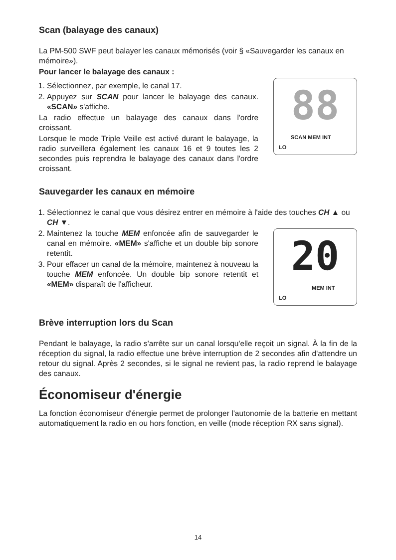Scan (balayage des canaux)
La PM-500 SWF peut balayer les canaux mémorisés (voir § «Sauvegarder les canaux en mémoire»).
Pour lancer le balayage des canaux :
1. Sélectionnez, par exemple, le canal 17.
2. Appuyez sur SCAN pour lancer le balayage des canaux. «SCAN» s'affiche.
La radio effectue un balayage des canaux dans l'ordre croissant.
Lorsque le mode Triple Veille est activé durant le balayage, la radio surveillera également les canaux 16 et 9 toutes les 2 secondes puis reprendra le balayage des canaux dans l'ordre croissant.
88
SCAN MEM INT
LO
Sauvegarder les canaux en mémoire
1. Sélectionnez le canal que vous désirez entrer en mémoire à l'aide des touches CH ▲ ou CH ▼.
2. Maintenez la touche MEM enfoncée afin de sauvegarder le canal en mémoire. «MEM» s'affiche et un double bip sonore retentit.
3. Pour effacer un canal de la mémoire, maintenez à nouveau la touche MEM enfoncée. Un double bip sonore retentit et «MEM» disparaît de l'afficheur.
20
MEM INT
LO
Brève interruption lors du Scan
Pendant le balayage, la radio s'arrête sur un canal lorsqu'elle reçoit un signal. À la fin de la réception du signal, la radio effectue une brève interruption de 2 secondes afin d'attendre un retour du signal. Après 2 secondes, si le signal ne revient pas, la radio reprend le balayage des canaux.
Économiseur d'énergie
La fonction économiseur d'énergie permet de prolonger l'autonomie de la batterie en mettant automatiquement la radio en ou hors fonction, en veille (mode réception RX sans signal).
14